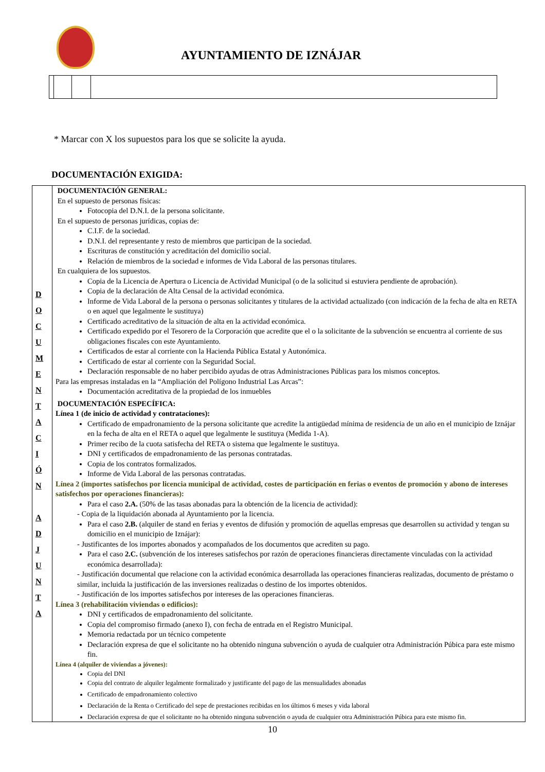AYUNTAMIENTO DE IZNÁJAR
* Marcar con X los supuestos para los que se solicite la ayuda.
DOCUMENTACIÓN EXIGIDA:
| D O C U M E N T A C I Ó N A D J U N T A | DOCUMENTACIÓN GENERAL: En el supuesto de personas físicas: Fotocopia del D.N.I. de la persona solicitante. En el supuesto de personas jurídicas, copias de: C.I.F. de la sociedad. D.N.I. del representante y resto de miembros que participan de la sociedad. Escrituras de constitución y acreditación del domicilio social. Relación de miembros de la sociedad e informes de Vida Laboral de las personas titulares. En cualquiera de los supuestos. Copia de la Licencia de Apertura o Licencia de Actividad Municipal (o de la solicitud si estuviera pendiente de aprobación). Copia de la declaración de Alta Censal de la actividad económica. Informe de Vida Laboral de la persona o personas solicitantes y titulares de la actividad actualizado (con indicación de la fecha de alta en RETA o en aquel que legalmente le sustituya) Certificado acreditativo de la situación de alta en la actividad económica. Certificado expedido por el Tesorero de la Corporación que acredite que el o la solicitante de la subvención se encuentra al corriente de sus obligaciones fiscales con este Ayuntamiento. Certificados de estar al corriente con la Hacienda Pública Estatal y Autonómica. Certificado de estar al corriente con la Seguridad Social. Declaración responsable de no haber percibido ayudas de otras Administraciones Públicas para los mismos conceptos. Para las empresas instaladas en la “Ampliación del Polígono Industrial Las Arcas”: Documentación acreditativa de la propiedad de los inmuebles DOCUMENTACIÓN ESPECÍFICA: Línea 1 (de inicio de actividad y contrataciones): Certificado de empadronamiento de la persona solicitante que acredite la antigüedad mínima de residencia de un año en el municipio de Iznájar en la fecha de alta en el RETA o aquel que legalmente le sustituya (Medida 1-A). Primer recibo de la cuota satisfecha del RETA o sistema que legalmente le sustituya. DNI y certificados de empadronamiento de las personas contratadas. Copia de los contratos formalizados. Informe de Vida Laboral de las personas contratadas. Línea 2 (importes satisfechos por licencia municipal de actividad, costes de participación en ferias o eventos de promoción y abono de intereses satisfechos por operaciones financieras): Para el caso 2.A. (50% de las tasas abonadas para la obtención de la licencia de actividad): - Copia de la liquidación abonada al Ayuntamiento por la licencia. Para el caso 2.B. (alquiler de stand en ferias y eventos de difusión y promoción de aquellas empresas que desarrollen su actividad y tengan su domicilio en el municipio de Iznájar): - Justificantes de los importes abonados y acompañados de los documentos que acrediten su pago. Para el caso 2.C. (subvención de los intereses satisfechos por razón de operaciones financieras directamente vinculadas con la actividad económica desarrollada): - Justificación documental que relacione con la actividad económica desarrollada las operaciones financieras realizadas, documento de préstamo o similar, incluida la justificación de las inversiones realizadas o destino de los importes obtenidos. - Justificación de los importes satisfechos por intereses de las operaciones financieras. Línea 3 (rehabilitación viviendas o edificios): DNI y certificados de empadronamiento del solicitante. Copia del compromiso firmado (anexo I), con fecha de entrada en el Registro Municipal. Memoria redactada por un técnico competente Declaración expresa de que el solicitante no ha obtenido ninguna subvención o ayuda de cualquier otra Administración Púbica para este mismo fin. Línea 4 (alquiler de viviendas a jóvenes): Copia del DNI Copia del contrato de alquiler legalmente formalizado y justificante del pago de las mensualidades abonadas Certificado de empadronamiento colectivo Declaración de la Renta o Certificado del sepe de prestaciones recibidas en los últimos 6 meses y vida laboral Declaración expresa de que el solicitante no ha obtenido ninguna subvención o ayuda de cualquier otra Administración Púbica para este mismo fin. |
10